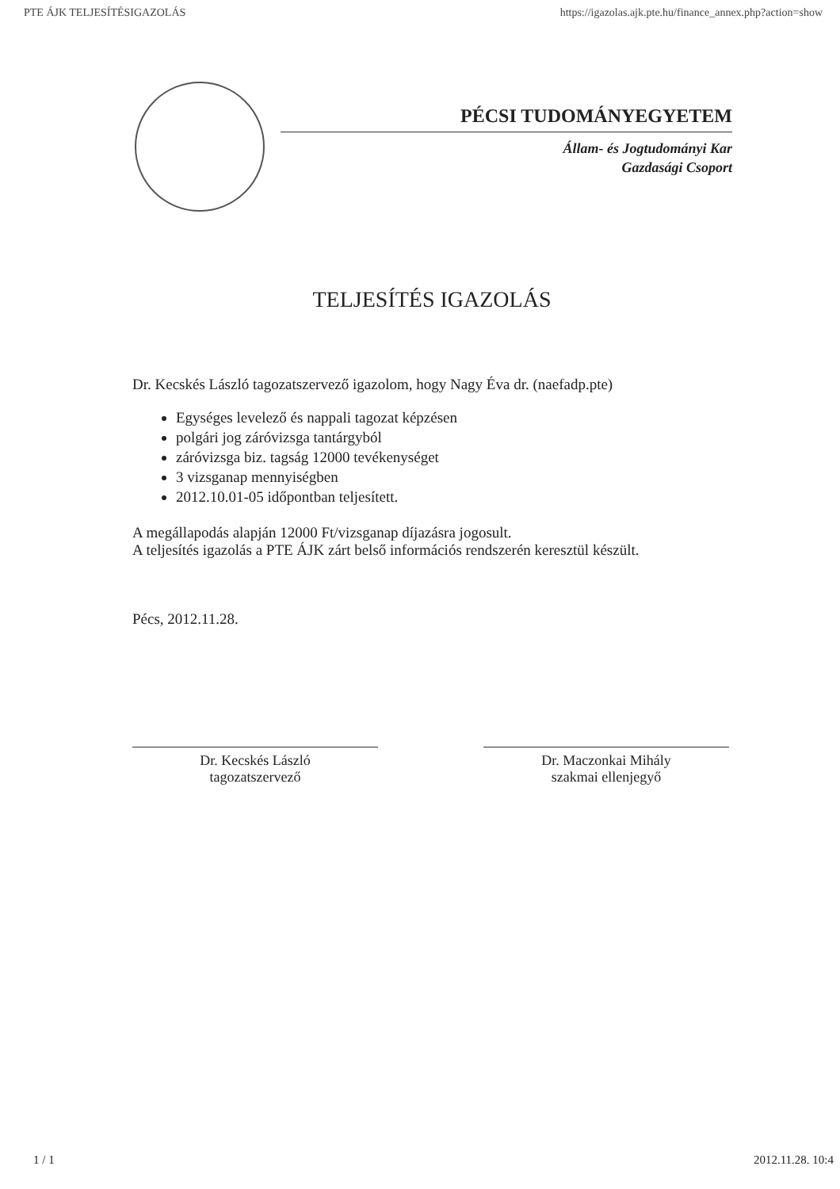PTE ÁJK TELJESÍTÉSIGAZOLÁS https://igazolas.ajk.pte.hu/finance_annex.php?action=show
PÉCSI TUDOMÁNYEGYETEM
Állam- és Jogtudományi Kar
Gazdasági Csoport
TELJESÍTÉS IGAZOLÁS
Dr. Kecskés László tagozatszervező igazolom, hogy Nagy Éva dr. (naefadp.pte)
Egységes levelező és nappali tagozat képzésen
polgári jog záróvizsga tantárgyból
záróvizsga biz. tagság 12000 tevékenységet
3 vizsganap mennyiségben
2012.10.01-05 időpontban teljesített.
A megállapodás alapján 12000 Ft/vizsganap díjazásra jogosult.
A teljesítés igazolás a PTE ÁJK zárt belső információs rendszerén keresztül készült.
Pécs, 2012.11.28.
Dr. Kecskés László
tagozatszervező
Dr. Maczonkai Mihály
szakmai ellenjegyő
1 / 1 2012.11.28. 10:4